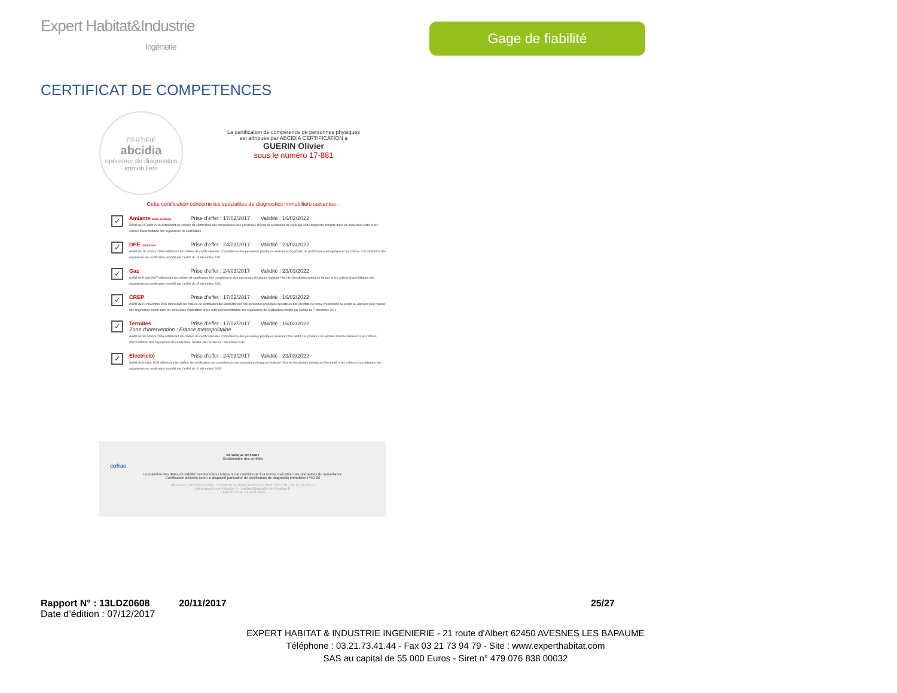Expert Habitat&Industrie
Ingénierie
Gage de fiabilité
CERTIFICAT DE COMPETENCES
CERTIFIÉ
abcidia
opérateur de diagnostics immobiliers
La certification de compétence de personnes physiques
est attribuée par ABCIDIA CERTIFICATION à
GUERIN Olivier
sous le numéro 17-881
Cette certification concerne les spécialités de diagnostics immobiliers suivantes :
✓
Amiante sans mention Prise d'effet : 17/02/2017 Validité : 16/02/2022
Arrêté du 25 juillet 2016 définissant les critères de certification des compétences des personnes physiques opérateurs de repérage et de diagnostic amiante dans les immeubles bâtis et les critères d'accréditation des organismes de certification.
✓
DPE individuel Prise d'effet : 24/03/2017 Validité : 23/03/2022
Arrêté du 16 octobre 2006 définissant les critères de certification des compétences des personnes physiques réalisant le diagnostic de performance énergétique et les critères d'accréditation des organismes de certification, modifié par l'arrêté du 13 décembre 2011
✓
Gaz Prise d'effet : 24/03/2017 Validité : 23/03/2022
Arrêté du 6 avril 2007 définissant les critères de certification des compétences des personnes physiques réalisant l'état de l'installation intérieure de gaz et les critères d'accréditation des organismes de certification, modifié par l'arrêté du 15 décembre 2011.
✓
CREP Prise d'effet : 17/02/2017 Validité : 16/02/2022
Arrêté du 21 novembre 2006 définissant les critères de certification des compétences des personnes physiques opérateurs des constats de risque d'exposition au plomb ou agréées pour réaliser des diagnostics plomb dans les immeubles d'habitation et les critères d'accréditation des organismes de certification modifié par l'arrêté du 7 décembre 2011
✓
Termites Prise d'effet : 17/02/2017 Validité : 16/02/2022
Zone d'intervention : France métropolitaine
Arrêté du 30 octobre 2006 définissant les critères de certification des compétences des personnes physiques réalisant l'état relatif à la présence de termites dans le bâtiment et les critères d'accréditation des organismes de certification, modifié par l'arrêté du 7 décembre 2011
✓
Electricité Prise d'effet : 24/03/2017 Validité : 23/03/2022
Arrêté du 8 juillet 2008 définissant les critères de certification des compétences des personnes physiques réalisant l'état de l'installation intérieure d'électricité et les critères d'accréditation des organismes de certification, modifié par l'arrêté du 10 décembre 2009
Véronique DELMAY
Gestionnaire des certifiés
cofrac
Le maintien des dates de validité mentionnées ci-dessus est conditionné à la bonne exécution des opérations de surveillance
Certification délivrée selon le dispositif particulier de certification de diagnostic immobilier PRO 06
ABCIDIA CERTIFICATION - 4 route de la Noue 91190 GIF-SUR-YVETTE - 01 64 46 68 24
www.abcidia-certification.fr - contact@abcidia-certification.fr
ENR 20 V6 du 02 avril 2014
Rapport N° : 13LDZ0608 20/11/2017 25/27
Date d’édition : 07/12/2017
EXPERT HABITAT & INDUSTRIE INGENIERIE - 21 route d'Albert 62450 AVESNES LES BAPAUME
Téléphone : 03.21.73.41.44 - Fax 03 21 73 94 79 - Site : www.experthabitat.com
SAS au capital de 55 000 Euros - Siret n° 479 076 838 00032